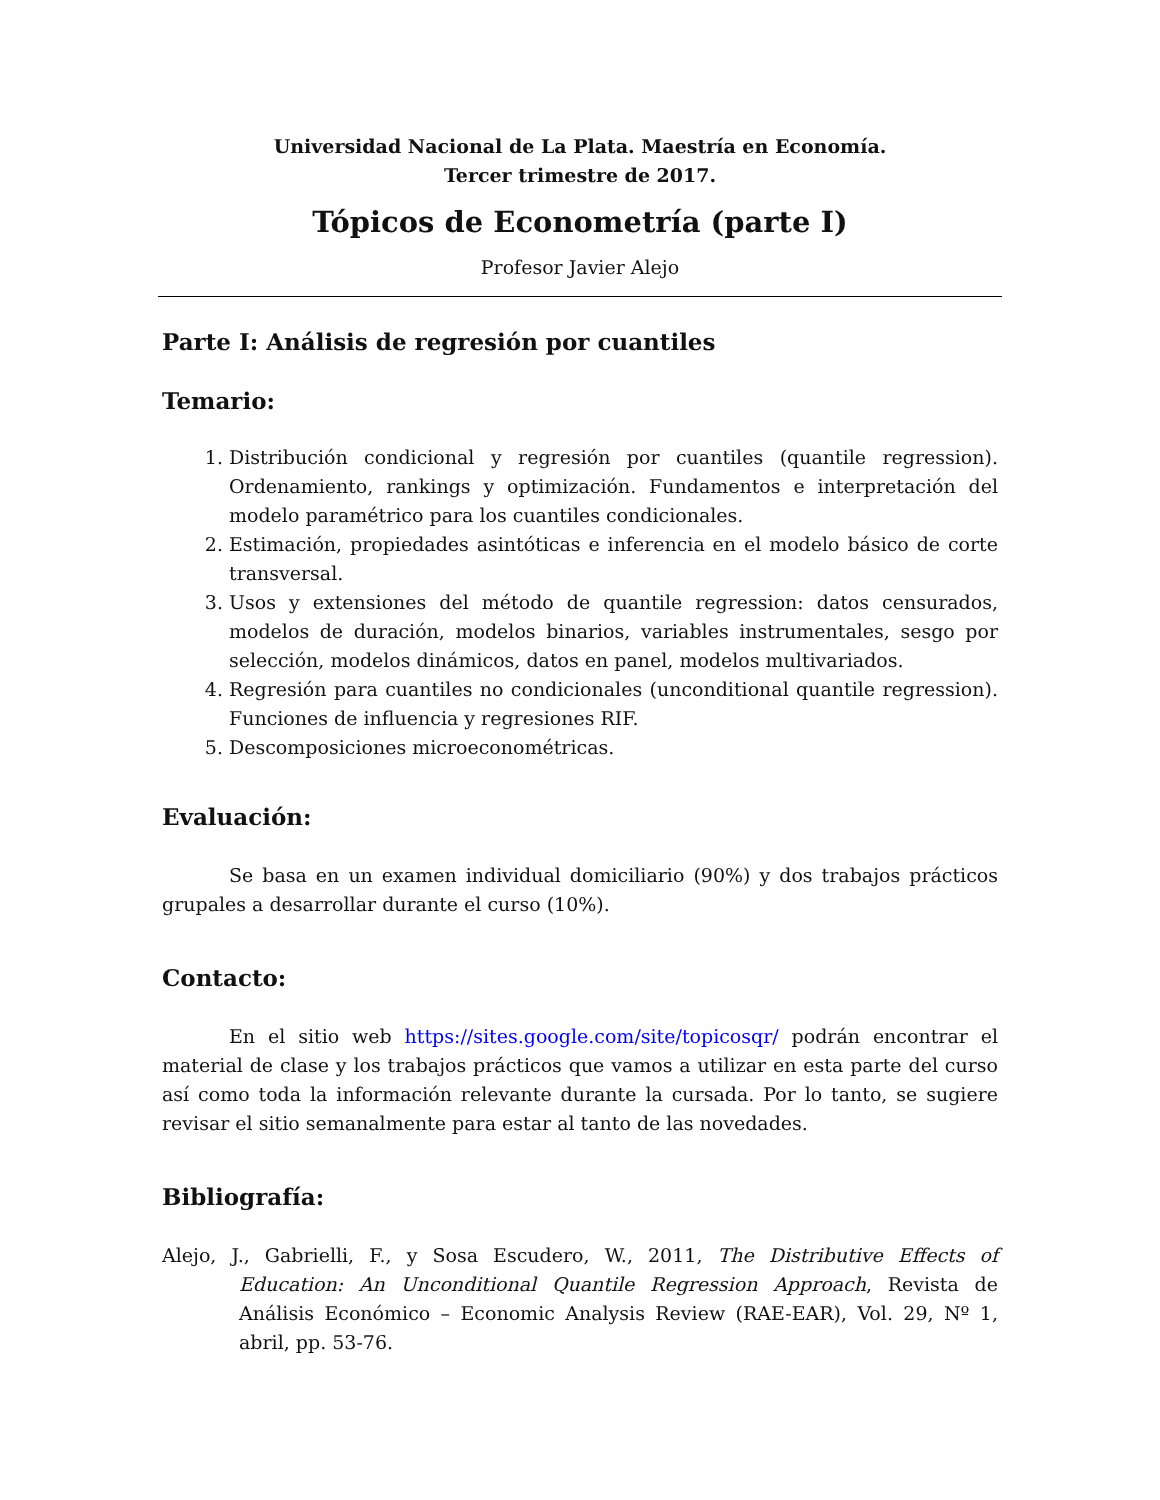Universidad Nacional de La Plata. Maestría en Economía.
Tercer trimestre de 2017.
Tópicos de Econometría (parte I)
Profesor Javier Alejo
Parte I: Análisis de regresión por cuantiles
Temario:
1. Distribución condicional y regresión por cuantiles (quantile regression). Ordenamiento, rankings y optimización. Fundamentos e interpretación del modelo paramétrico para los cuantiles condicionales.
2. Estimación, propiedades asintóticas e inferencia en el modelo básico de corte transversal.
3. Usos y extensiones del método de quantile regression: datos censurados, modelos de duración, modelos binarios, variables instrumentales, sesgo por selección, modelos dinámicos, datos en panel, modelos multivariados.
4. Regresión para cuantiles no condicionales (unconditional quantile regression). Funciones de influencia y regresiones RIF.
5. Descomposiciones microeconométricas.
Evaluación:
Se basa en un examen individual domiciliario (90%) y dos trabajos prácticos grupales a desarrollar durante el curso (10%).
Contacto:
En el sitio web https://sites.google.com/site/topicosqr/ podrán encontrar el material de clase y los trabajos prácticos que vamos a utilizar en esta parte del curso así como toda la información relevante durante la cursada. Por lo tanto, se sugiere revisar el sitio semanalmente para estar al tanto de las novedades.
Bibliografía:
Alejo, J., Gabrielli, F., y Sosa Escudero, W., 2011, The Distributive Effects of Education: An Unconditional Quantile Regression Approach, Revista de Análisis Económico – Economic Analysis Review (RAE-EAR), Vol. 29, Nº 1, abril, pp. 53-76.